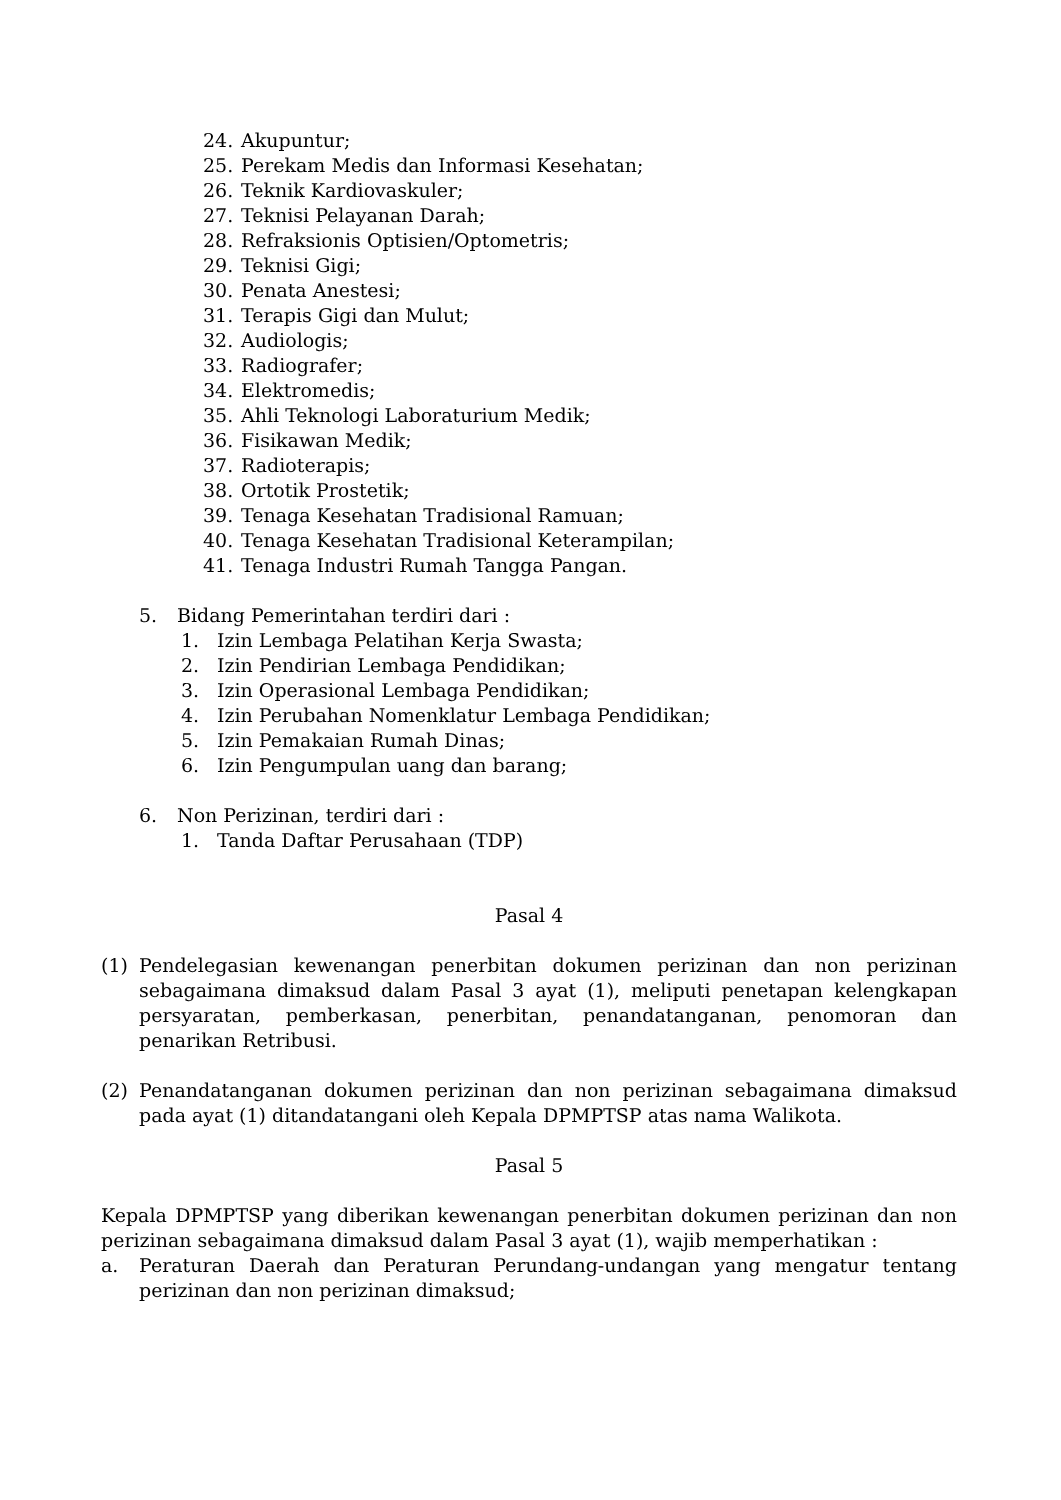24. Akupuntur;
25. Perekam Medis dan Informasi Kesehatan;
26. Teknik Kardiovaskuler;
27. Teknisi Pelayanan Darah;
28. Refraksionis Optisien/Optometris;
29. Teknisi Gigi;
30. Penata Anestesi;
31. Terapis Gigi dan Mulut;
32. Audiologis;
33. Radiografer;
34. Elektromedis;
35. Ahli Teknologi Laboraturium Medik;
36. Fisikawan Medik;
37. Radioterapis;
38. Ortotik Prostetik;
39. Tenaga Kesehatan Tradisional Ramuan;
40. Tenaga Kesehatan Tradisional Keterampilan;
41. Tenaga Industri Rumah Tangga Pangan.
5. Bidang Pemerintahan terdiri dari :
1. Izin Lembaga Pelatihan Kerja Swasta;
2. Izin Pendirian Lembaga Pendidikan;
3. Izin Operasional Lembaga Pendidikan;
4. Izin Perubahan Nomenklatur Lembaga Pendidikan;
5. Izin Pemakaian Rumah Dinas;
6. Izin Pengumpulan uang dan barang;
6. Non Perizinan, terdiri dari :
1. Tanda Daftar Perusahaan (TDP)
Pasal 4
(1) Pendelegasian kewenangan penerbitan dokumen perizinan dan non perizinan sebagaimana dimaksud dalam Pasal 3 ayat (1), meliputi penetapan kelengkapan persyaratan, pemberkasan, penerbitan, penandatanganan, penomoran dan penarikan Retribusi.
(2) Penandatanganan dokumen perizinan dan non perizinan sebagaimana dimaksud pada ayat (1) ditandatangani oleh Kepala DPMPTSP atas nama Walikota.
Pasal 5
Kepala DPMPTSP yang diberikan kewenangan penerbitan dokumen perizinan dan non perizinan sebagaimana dimaksud dalam Pasal 3 ayat (1), wajib memperhatikan :
a. Peraturan Daerah dan Peraturan Perundang-undangan yang mengatur tentang perizinan dan non perizinan dimaksud;